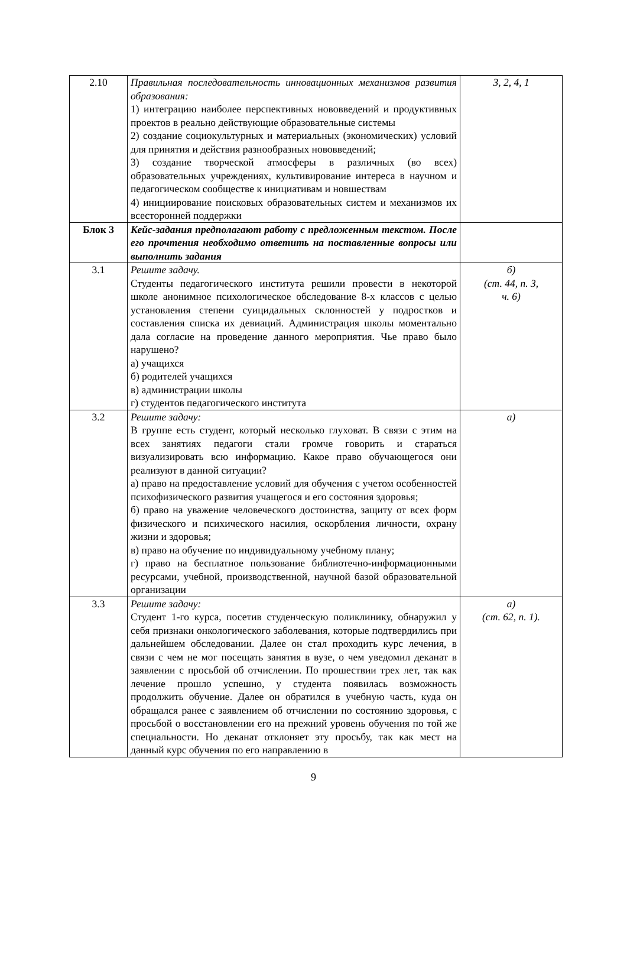| 2.10 | Правильная последовательность инновационных механизмов развития образования: 1) интеграцию наиболее перспективных нововведений и продуктивных проектов в реально действующие образовательные системы 2) создание социокультурных и материальных (экономических) условий для принятия и действия разнообразных нововведений; 3) создание творческой атмосферы в различных (во всех) образовательных учреждениях, культивирование интереса в научном и педагогическом сообществе к инициативам и новшествам 4) инициирование поисковых образовательных систем и механизмов их всесторонней поддержки | 3, 2, 4, 1 |
| Блок 3 | Кейс-задания предполагают работу с предложенным текстом. После его прочтения необходимо ответить на поставленные вопросы или выполнить задания | |
| 3.1 | Решите задачу. Студенты педагогического института решили провести в некоторой школе анонимное психологическое обследование 8-х классов с целью установления степени суицидальных склонностей у подростков и составления списка их девиаций. Администрация школы моментально дала согласие на проведение данного мероприятия. Чье право было нарушено? а) учащихся б) родителей учащихся в) администрации школы г) студентов педагогического института | б) (ст. 44, п. 3, ч. 6) |
| 3.2 | Решите задачу: В группе есть студент, который несколько глуховат. В связи с этим на всех занятиях педагоги стали громче говорить и стараться визуализировать всю информацию. Какое право обучающегося они реализуют в данной ситуации? а) право на предоставление условий для обучения с учетом особенностей психофизического развития учащегося и его состояния здоровья; б) право на уважение человеческого достоинства, защиту от всех форм физического и психического насилия, оскорбления личности, охрану жизни и здоровья; в) право на обучение по индивидуальному учебному плану; г) право на бесплатное пользование библиотечно-информационными ресурсами, учебной, производственной, научной базой образовательной организации | а) |
| 3.3 | Решите задачу: Студент 1-го курса, посетив студенческую поликлинику, обнаружил у себя признаки онкологического заболевания, которые подтвердились при дальнейшем обследовании. Далее он стал проходить курс лечения, в связи с чем не мог посещать занятия в вузе, о чем уведомил деканат в заявлении с просьбой об отчислении. По прошествии трех лет, так как лечение прошло успешно, у студента появилась возможность продолжить обучение. Далее он обратился в учебную часть, куда он обращался ранее с заявлением об отчислении по состоянию здоровья, с просьбой о восстановлении его на прежний уровень обучения по той же специальности. Но деканат отклоняет эту просьбу, так как мест на данный курс обучения по его направлению в | а) (ст. 62, п. 1). |
9